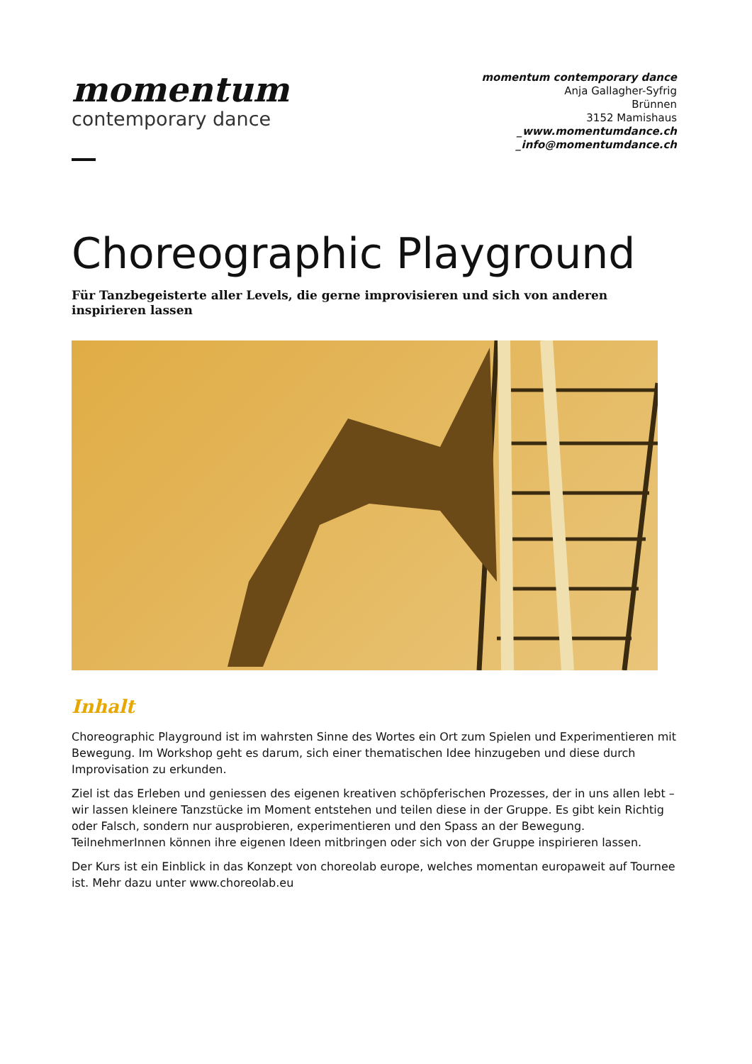momentum
contemporary dance
momentum contemporary dance
Anja Gallagher-Syfrig
Brünnen
3152 Mamishaus
_www.momentumdance.ch
_info@momentumdance.ch
Choreographic Playground
Für Tanzbegeisterte aller Levels, die gerne improvisieren und sich von anderen inspirieren lassen
Inhalt
Choreographic Playground ist im wahrsten Sinne des Wortes ein Ort zum Spielen und Experimentieren mit Bewegung. Im Workshop geht es darum, sich einer thematischen Idee hinzugeben und diese durch Improvisation zu erkunden.
Ziel ist das Erleben und geniessen des eigenen kreativen schöpferischen Prozesses, der in uns allen lebt – wir lassen kleinere Tanzstücke im Moment entstehen und teilen diese in der Gruppe. Es gibt kein Richtig oder Falsch, sondern nur ausprobieren, experimentieren und den Spass an der Bewegung. TeilnehmerInnen können ihre eigenen Ideen mitbringen oder sich von der Gruppe inspirieren lassen.
Der Kurs ist ein Einblick in das Konzept von choreolab europe, welches momentan europaweit auf Tournee ist. Mehr dazu unter www.choreolab.eu